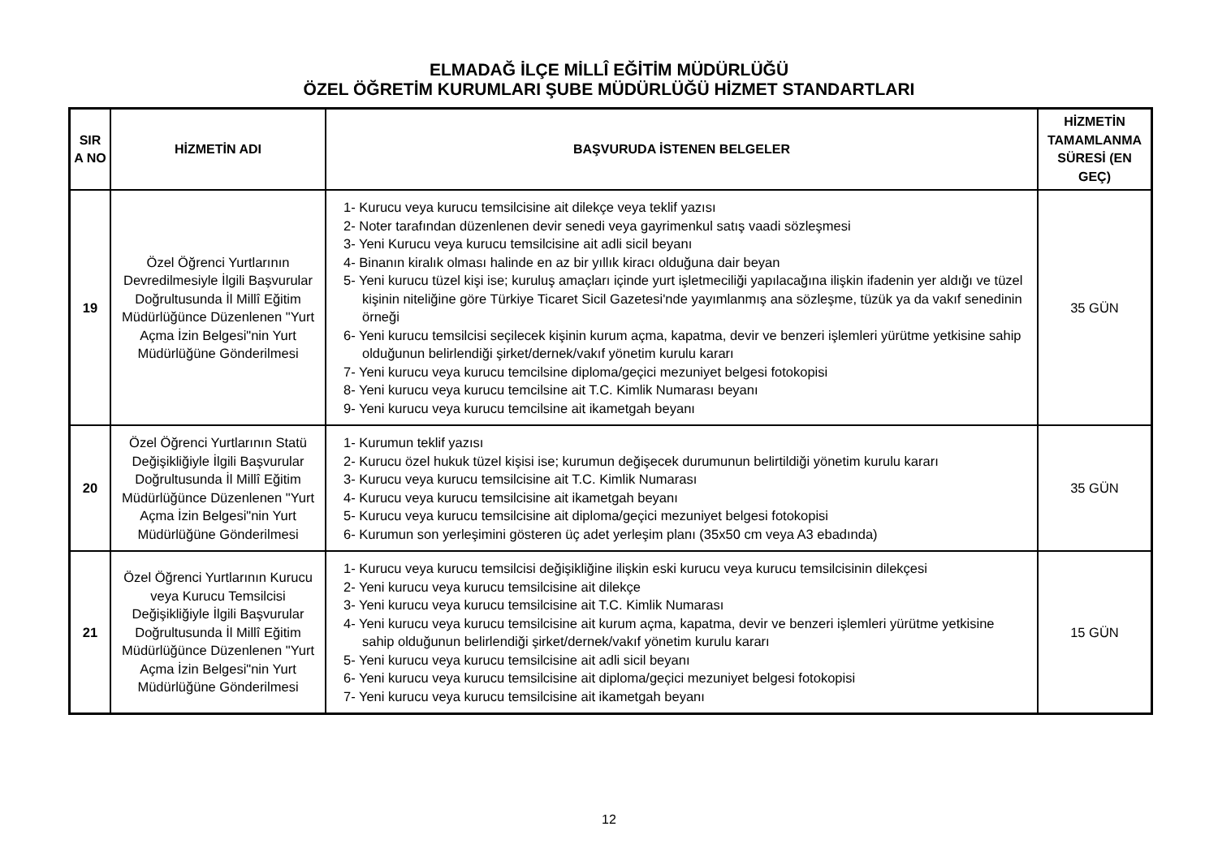ELMADAĞ İLÇE MİLLÎ EĞİTİM MÜDÜRLÜĞÜ
ÖZEL ÖĞRETİM KURUMLARI ŞUBE MÜDÜRLÜĞÜ HİZMET STANDARTLARI
| SIR A NO | HİZMETİN ADI | BAŞVURUDA İSTENEN BELGELER | HİZMETİN TAMAMLANMA SÜRESİ (EN GEÇ) |
| --- | --- | --- | --- |
| 19 | Özel Öğrenci Yurtlarının Devredilmesiyle İlgili Başvurular Doğrultusunda İl Millî Eğitim Müdürlüğünce Düzenlenen "Yurt Açma İzin Belgesi"nin Yurt Müdürlüğüne Gönderilmesi | 1- Kurucu veya kurucu temsilcisine ait dilekçe veya teklif yazısı 2- Noter tarafından düzenlenen devir senedi veya gayrimenkul satış vaadi sözleşmesi 3- Yeni Kurucu veya kurucu temsilcisine ait adli sicil beyanı 4- Binanın kiralık olması halinde en az bir yıllık kiracı olduğuna dair beyan 5- Yeni kurucu tüzel kişi ise; kuruluş amaçları içinde yurt işletmeciliği yapılacağına ilişkin ifadenin yer aldığı ve tüzel kişinin niteliğine göre Türkiye Ticaret Sicil Gazetesi'nde yayımlanmış ana sözleşme, tüzük ya da vakıf senedinin örneği 6- Yeni kurucu temsilcisi seçilecek kişinin kurum açma, kapatma, devir ve benzeri işlemleri yürütme yetkisine sahip olduğunun belirlendiği şirket/dernek/vakıf yönetim kurulu kararı 7- Yeni kurucu veya kurucu temcilsine diploma/geçici mezuniyet belgesi fotokopisi 8- Yeni kurucu veya kurucu temcilsine ait T.C. Kimlik Numarası beyanı 9- Yeni kurucu veya kurucu temcilsine ait ikametgah beyanı | 35 GÜN |
| 20 | Özel Öğrenci Yurtlarının Statü Değişikliğiyle İlgili Başvurular Doğrultusunda İl Millî Eğitim Müdürlüğünce Düzenlenen "Yurt Açma İzin Belgesi"nin Yurt Müdürlüğüne Gönderilmesi | 1- Kurumun teklif yazısı 2- Kurucu özel hukuk tüzel kişisi ise; kurumun değişecek durumunun belirtildiği yönetim kurulu kararı 3- Kurucu veya kurucu temsilcisine ait T.C. Kimlik Numarası 4- Kurucu veya kurucu temsilcisine ait ikametgah beyanı 5- Kurucu veya kurucu temsilcisine ait diploma/geçici mezuniyet belgesi fotokopisi 6- Kurumun son yerleşimini gösteren üç adet yerleşim planı (35x50 cm veya A3 ebadında) | 35 GÜN |
| 21 | Özel Öğrenci Yurtlarının Kurucu veya Kurucu Temsilcisi Değişikliğiyle İlgili Başvurular Doğrultusunda İl Millî Eğitim Müdürlüğünce Düzenlenen "Yurt Açma İzin Belgesi"nin Yurt Müdürlüğüne Gönderilmesi | 1- Kurucu veya kurucu temsilcisi değişikliğine ilişkin eski kurucu veya kurucu temsilcisinin dilekçesi 2- Yeni kurucu veya kurucu temsilcisine ait dilekçe 3- Yeni kurucu veya kurucu temsilcisine ait T.C. Kimlik Numarası 4- Yeni kurucu veya kurucu temsilcisine ait kurum açma, kapatma, devir ve benzeri işlemleri yürütme yetkisine sahip olduğunun belirlendiği şirket/dernek/vakıf yönetim kurulu kararı 5- Yeni kurucu veya kurucu temsilcisine ait adli sicil beyanı 6- Yeni kurucu veya kurucu temsilcisine ait diploma/geçici mezuniyet belgesi fotokopisi 7- Yeni kurucu veya kurucu temsilcisine ait ikametgah beyanı | 15 GÜN |
12